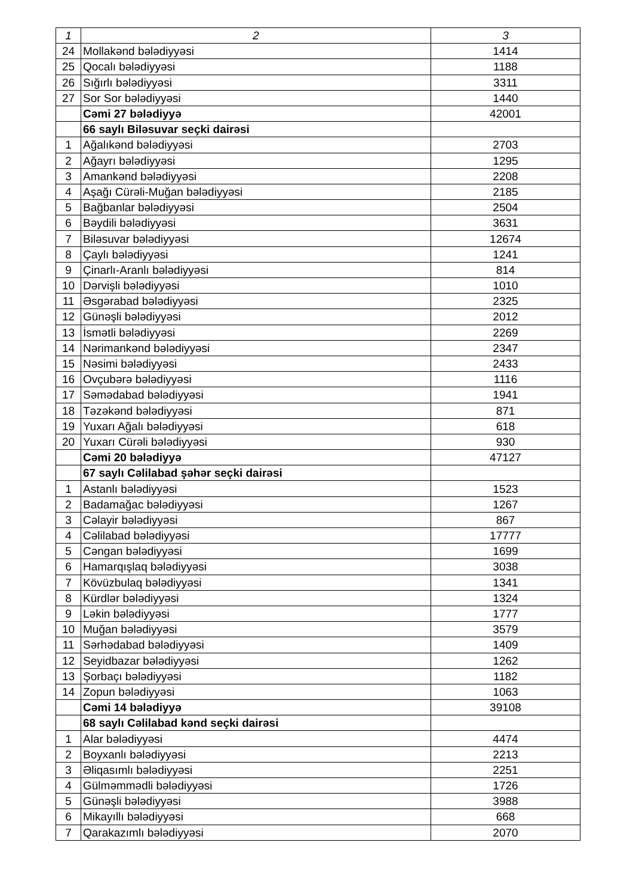| 1 | 2 | 3 |
| --- | --- | --- |
| 24 | Mollakənd bələdiyyəsi | 1414 |
| 25 | Qocalı bələdiyyəsi | 1188 |
| 26 | Sığırlı bələdiyyəsi | 3311 |
| 27 | Sor Sor bələdiyyəsi | 1440 |
| | Cəmi 27 bələdiyyə | 42001 |
| | 66 saylı Biləsuvar seçki dairəsi | |
| 1 | Ağalıkənd bələdiyyəsi | 2703 |
| 2 | Ağayrı bələdiyyəsi | 1295 |
| 3 | Amankənd bələdiyyəsi | 2208 |
| 4 | Aşağı Cürəli-Muğan bələdiyyəsi | 2185 |
| 5 | Bağbanlar bələdiyyəsi | 2504 |
| 6 | Bəydili bələdiyyəsi | 3631 |
| 7 | Biləsuvar bələdiyyəsi | 12674 |
| 8 | Çaylı bələdiyyəsi | 1241 |
| 9 | Çinarlı-Aranlı bələdiyyəsi | 814 |
| 10 | Dərvişli bələdiyyəsi | 1010 |
| 11 | Əsgərabad bələdiyyəsi | 2325 |
| 12 | Günəşli bələdiyyəsi | 2012 |
| 13 | İsmətli bələdiyyəsi | 2269 |
| 14 | Nərimankənd bələdiyyəsi | 2347 |
| 15 | Nəsimi bələdiyyəsi | 2433 |
| 16 | Ovçubərə bələdiyyəsi | 1116 |
| 17 | Səmədabad bələdiyyəsi | 1941 |
| 18 | Təzəkənd bələdiyyəsi | 871 |
| 19 | Yuxarı Ağalı bələdiyyəsi | 618 |
| 20 | Yuxarı Cürəli bələdiyyəsi | 930 |
| | Cəmi 20 bələdiyyə | 47127 |
| | 67 saylı Cəlilabad şəhər seçki dairəsi | |
| 1 | Astanlı bələdiyyəsi | 1523 |
| 2 | Badamağac bələdiyyəsi | 1267 |
| 3 | Cəlayir bələdiyyəsi | 867 |
| 4 | Cəlilabad bələdiyyəsi | 17777 |
| 5 | Cəngan bələdiyyəsi | 1699 |
| 6 | Hamarqışlaq bələdiyyəsi | 3038 |
| 7 | Kövüzbulaq bələdiyyəsi | 1341 |
| 8 | Kürdlər bələdiyyəsi | 1324 |
| 9 | Ləkin bələdiyyəsi | 1777 |
| 10 | Muğan bələdiyyəsi | 3579 |
| 11 | Sərhədabad bələdiyyəsi | 1409 |
| 12 | Seyidbazar bələdiyyəsi | 1262 |
| 13 | Şorbaçı bələdiyyəsi | 1182 |
| 14 | Zopun bələdiyyəsi | 1063 |
| | Cəmi 14 bələdiyyə | 39108 |
| | 68 saylı Cəlilabad kənd seçki dairəsi | |
| 1 | Alar bələdiyyəsi | 4474 |
| 2 | Boyxanlı bələdiyyəsi | 2213 |
| 3 | Əliqasımlı bələdiyyəsi | 2251 |
| 4 | Gülməmmədli bələdiyyəsi | 1726 |
| 5 | Günəşli bələdiyyəsi | 3988 |
| 6 | Mikayıllı bələdiyyəsi | 668 |
| 7 | Qarakazımlı bələdiyyəsi | 2070 |